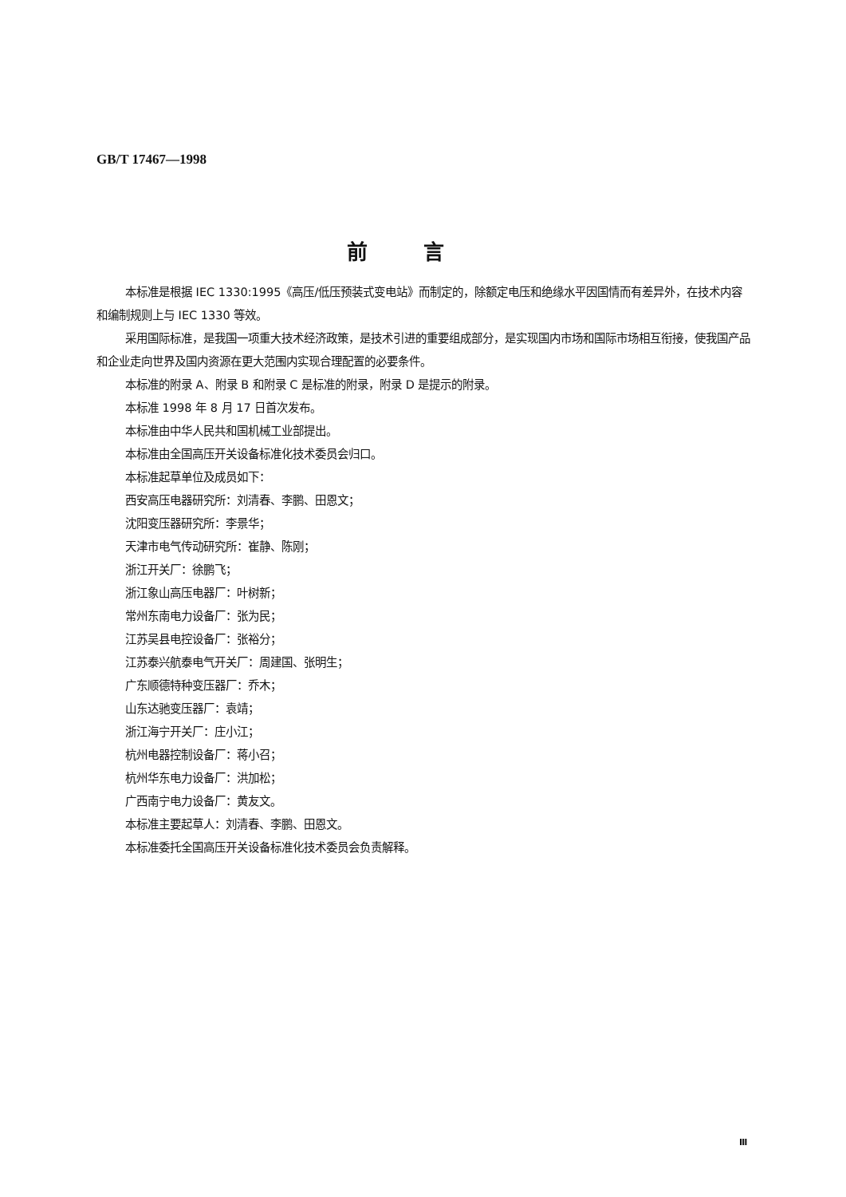GB/T 17467—1998
前言
本标准是根据 IEC 1330:1995《高压/低压预装式变电站》而制定的，除额定电压和绝缘水平因国情而有差异外，在技术内容和编制规则上与 IEC 1330 等效。
采用国际标准，是我国一项重大技术经济政策，是技术引进的重要组成部分，是实现国内市场和国际市场相互衔接，使我国产品和企业走向世界及国内资源在更大范围内实现合理配置的必要条件。
本标准的附录 A、附录 B 和附录 C 是标准的附录，附录 D 是提示的附录。
本标准 1998 年 8 月 17 日首次发布。
本标准由中华人民共和国机械工业部提出。
本标准由全国高压开关设备标准化技术委员会归口。
本标准起草单位及成员如下：
西安高压电器研究所：刘清春、李鹏、田恩文；
沈阳变压器研究所：李景华；
天津市电气传动研究所：崔静、陈刚；
浙江开关厂：徐鹏飞；
浙江象山高压电器厂：叶树新；
常州东南电力设备厂：张为民；
江苏吴县电控设备厂：张裕分；
江苏泰兴航泰电气开关厂：周建国、张明生；
广东顺德特种变压器厂：乔木；
山东达驰变压器厂：袁靖；
浙江海宁开关厂：庄小江；
杭州电器控制设备厂：蒋小召；
杭州华东电力设备厂：洪加松；
广西南宁电力设备厂：黄友文。
本标准主要起草人：刘清春、李鹏、田恩文。
本标准委托全国高压开关设备标准化技术委员会负责解释。
Ⅲ